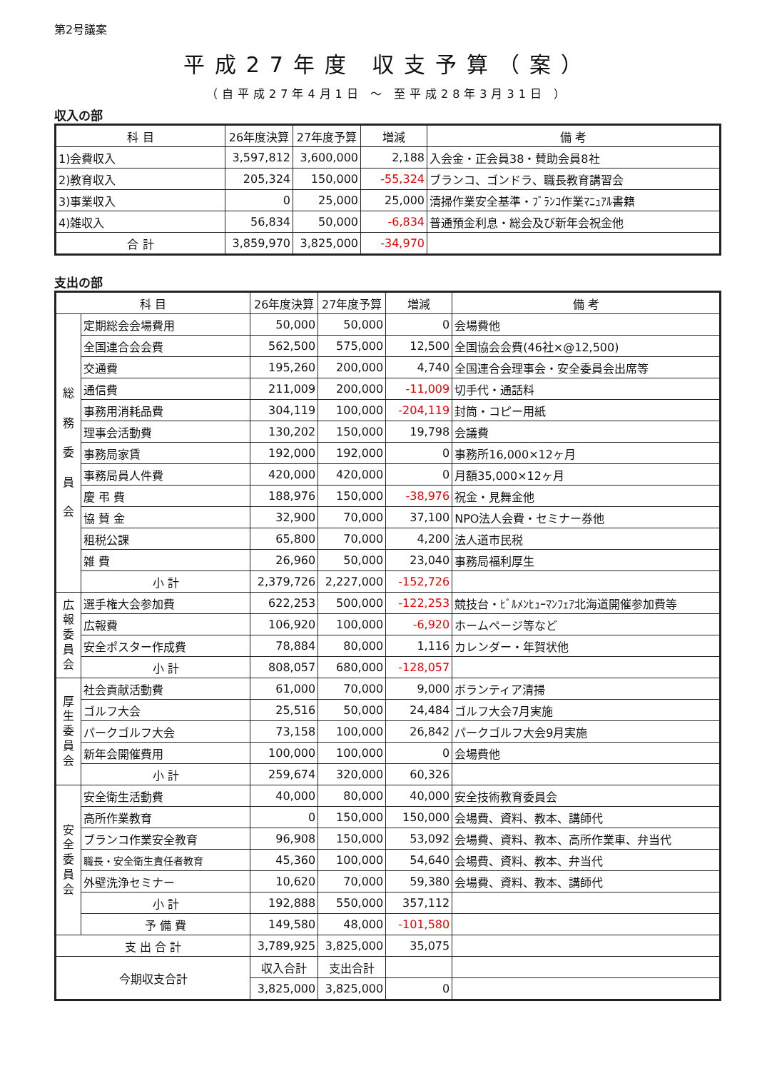第2号議案
平成27年度 収支予算（案）
（自平成27年4月1日 ～ 至平成28年3月31日 ）
収入の部
| 科 目 | 26年度決算 | 27年度予算 | 増減 | 備 考 |
| --- | --- | --- | --- | --- |
| 1)会費収入 | 3,597,812 | 3,600,000 | 2,188 | 入会金・正会員38・賛助会員8社 |
| 2)教育収入 | 205,324 | 150,000 | -55,324 | ブランコ、ゴンドラ、職長教育講習会 |
| 3)事業収入 | 0 | 25,000 | 25,000 | 清掃作業安全基準・ﾌﾞﾗﾝｺ作業ﾏﾆｭｱﾙ書籍 |
| 4)雑収入 | 56,834 | 50,000 | -6,834 | 普通預金利息・総会及び新年会祝金他 |
| 合 計 | 3,859,970 | 3,825,000 | -34,970 | |
支出の部
| 科 目 | | 26年度決算 | 27年度予算 | 増減 | 備 考 |
| --- | --- | --- | --- | --- | --- |
| 総 務 委 員 会 | 定期総会会場費用 | 50,000 | 50,000 | 0 | 会場費他 |
| | 全国連合会会費 | 562,500 | 575,000 | 12,500 | 全国協会会費(46社×@12,500) |
| | 交通費 | 195,260 | 200,000 | 4,740 | 全国連合会理事会・安全委員会出席等 |
| | 通信費 | 211,009 | 200,000 | -11,009 | 切手代・通話料 |
| | 事務用消耗品費 | 304,119 | 100,000 | -204,119 | 封筒・コピー用紙 |
| | 理事会活動費 | 130,202 | 150,000 | 19,798 | 会議費 |
| | 事務局家賃 | 192,000 | 192,000 | 0 | 事務所16,000×12ヶ月 |
| | 事務局員人件費 | 420,000 | 420,000 | 0 | 月額35,000×12ヶ月 |
| | 慶 弔 費 | 188,976 | 150,000 | -38,976 | 祝金・見舞金他 |
| | 協 賛 金 | 32,900 | 70,000 | 37,100 | NPO法人会費・セミナー券他 |
| | 租税公課 | 65,800 | 70,000 | 4,200 | 法人道市民税 |
| | 雑 費 | 26,960 | 50,000 | 23,040 | 事務局福利厚生 |
| | 小 計 | 2,379,726 | 2,227,000 | -152,726 | |
| 広報委員会 | 選手権大会参加費 | 622,253 | 500,000 | -122,253 | 競技台・ﾋﾞﾙﾒﾝﾋｭｰﾏﾝﾌｪｱ北海道開催参加費等 |
| | 広報費 | 106,920 | 100,000 | -6,920 | ホームページ等など |
| | 安全ポスター作成費 | 78,884 | 80,000 | 1,116 | カレンダー・年賀状他 |
| | 小 計 | 808,057 | 680,000 | -128,057 | |
| 厚生委員会 | 社会貢献活動費 | 61,000 | 70,000 | 9,000 | ボランティア清掃 |
| | ゴルフ大会 | 25,516 | 50,000 | 24,484 | ゴルフ大会7月実施 |
| | パークゴルフ大会 | 73,158 | 100,000 | 26,842 | パークゴルフ大会9月実施 |
| | 新年会開催費用 | 100,000 | 100,000 | 0 | 会場費他 |
| | 小 計 | 259,674 | 320,000 | 60,326 | |
| 安全委員会 | 安全衛生活動費 | 40,000 | 80,000 | 40,000 | 安全技術教育委員会 |
| | 高所作業教育 | 0 | 150,000 | 150,000 | 会場費、資料、教本、講師代 |
| | ブランコ作業安全教育 | 96,908 | 150,000 | 53,092 | 会場費、資料、教本、高所作業車、弁当代 |
| | 職長・安全衛生責任者教育 | 45,360 | 100,000 | 54,640 | 会場費、資料、教本、弁当代 |
| | 外壁洗浄セミナー | 10,620 | 70,000 | 59,380 | 会場費、資料、教本、講師代 |
| | 小 計 | 192,888 | 550,000 | 357,112 | |
| | 予 備 費 | 149,580 | 48,000 | -101,580 | |
| 支 出 合 計 | | 3,789,925 | 3,825,000 | 35,075 | |
| 今期収支合計 | | 収入合計 | 支出合計 | | |
| | | 3,825,000 | 3,825,000 | 0 | |